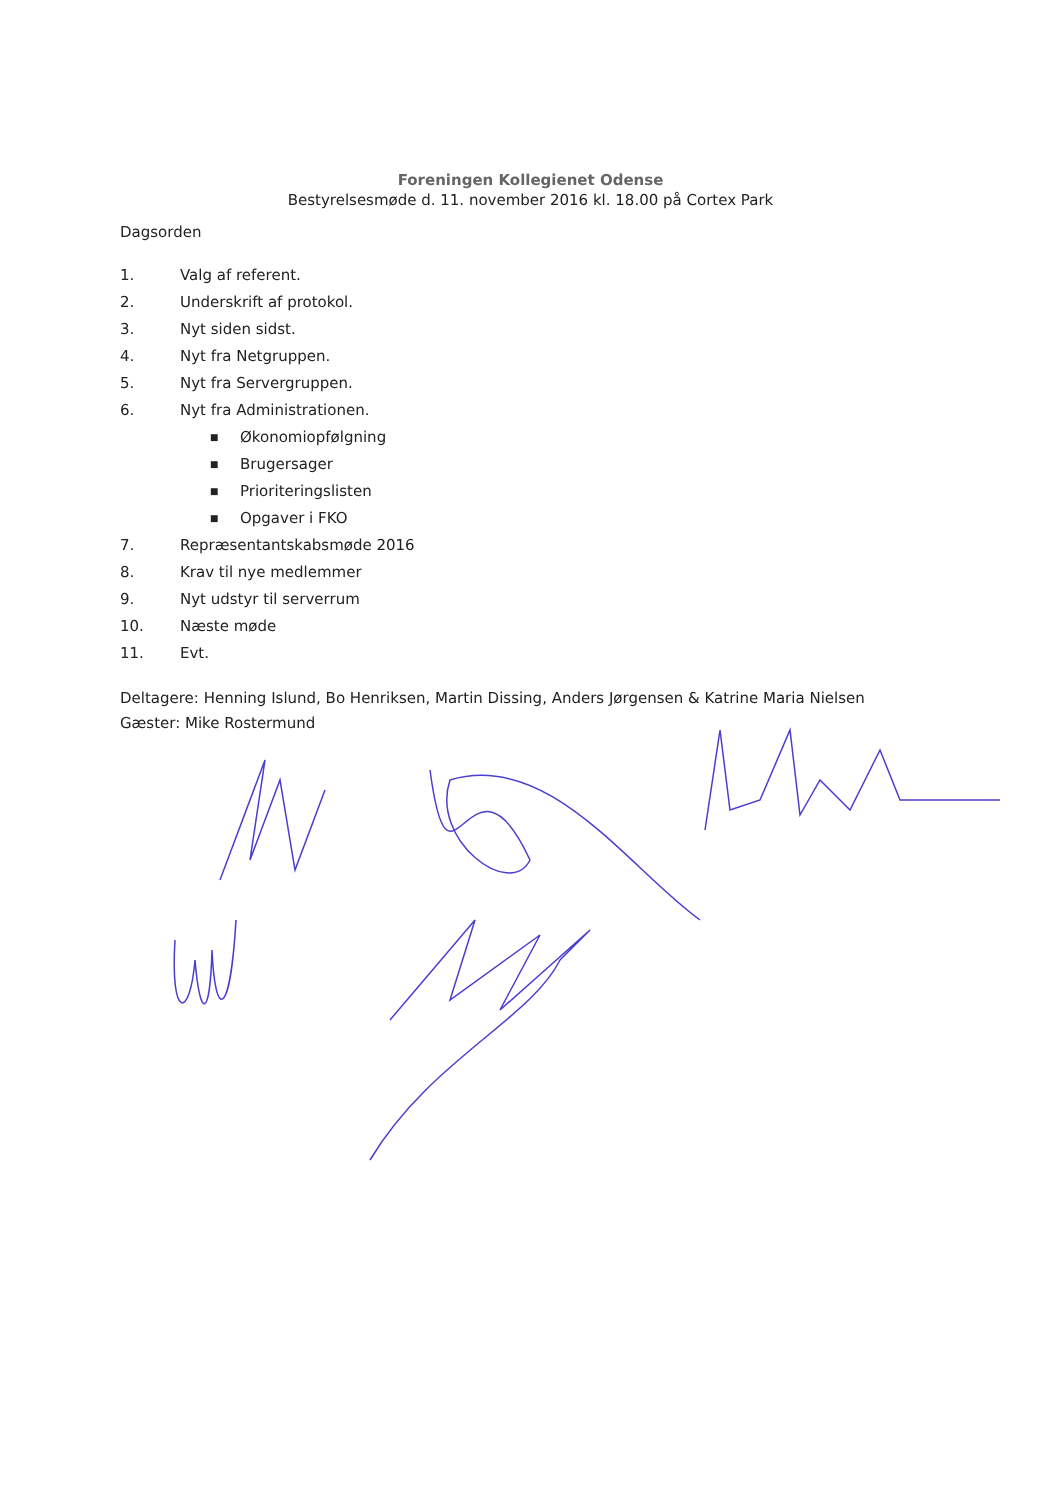Foreningen Kollegienet Odense
Bestyrelsesmøde d. 11. november 2016 kl. 18.00 på Cortex Park
Dagsorden
1. Valg af referent.
2. Underskrift af protokol.
3. Nyt siden sidst.
4. Nyt fra Netgruppen.
5. Nyt fra Servergruppen.
6. Nyt fra Administrationen.
■ Økonomiopfølgning
■ Brugersager
■ Prioriteringslisten
■ Opgaver i FKO
7. Repræsentantskabsmøde 2016
8. Krav til nye medlemmer
9. Nyt udstyr til serverrum
10. Næste møde
11. Evt.
Deltagere: Henning Islund, Bo Henriksen, Martin Dissing, Anders Jørgensen & Katrine Maria Nielsen
Gæster: Mike Rostermund